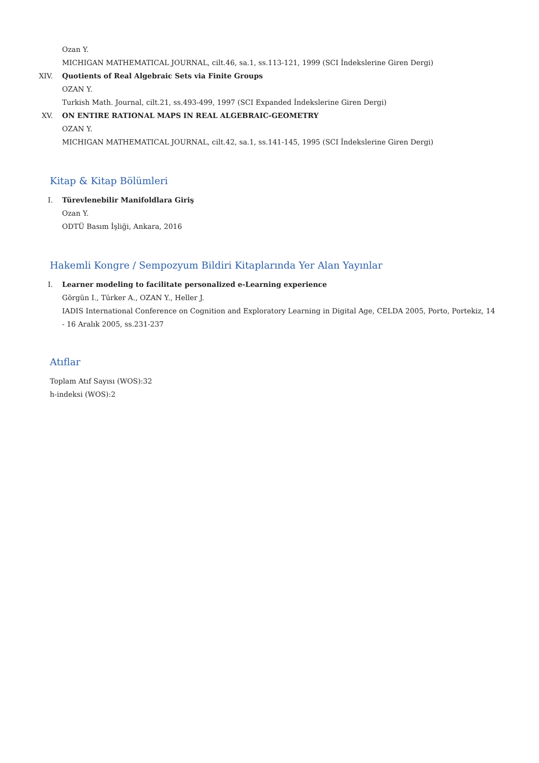Ozan Y.
MICHIGAN MATHEMATICAL JOURNAL, cilt.46, sa.1, ss.113-121, 1999 (SCI İndekslerine Giren Dergi)
XIV. Quotients of Real Algebraic Sets via Finite Groups
OZAN Y.
Turkish Math. Journal, cilt.21, ss.493-499, 1997 (SCI Expanded İndekslerine Giren Dergi)
XV. ON ENTIRE RATIONAL MAPS IN REAL ALGEBRAIC-GEOMETRY
OZAN Y.
MICHIGAN MATHEMATICAL JOURNAL, cilt.42, sa.1, ss.141-145, 1995 (SCI İndekslerine Giren Dergi)
Kitap & Kitap Bölümleri
I. Türevlenebilir Manifoldlara Giriş
Ozan Y.
ODTÜ Basım İşliği, Ankara, 2016
Hakemli Kongre / Sempozyum Bildiri Kitaplarında Yer Alan Yayınlar
I. Learner modeling to facilitate personalized e-Learning experience
Görgün I., Türker A., OZAN Y., Heller J.
IADIS International Conference on Cognition and Exploratory Learning in Digital Age, CELDA 2005, Porto, Portekiz, 14 - 16 Aralık 2005, ss.231-237
Atıflar
Toplam Atıf Sayısı (WOS):32
h-indeksi (WOS):2